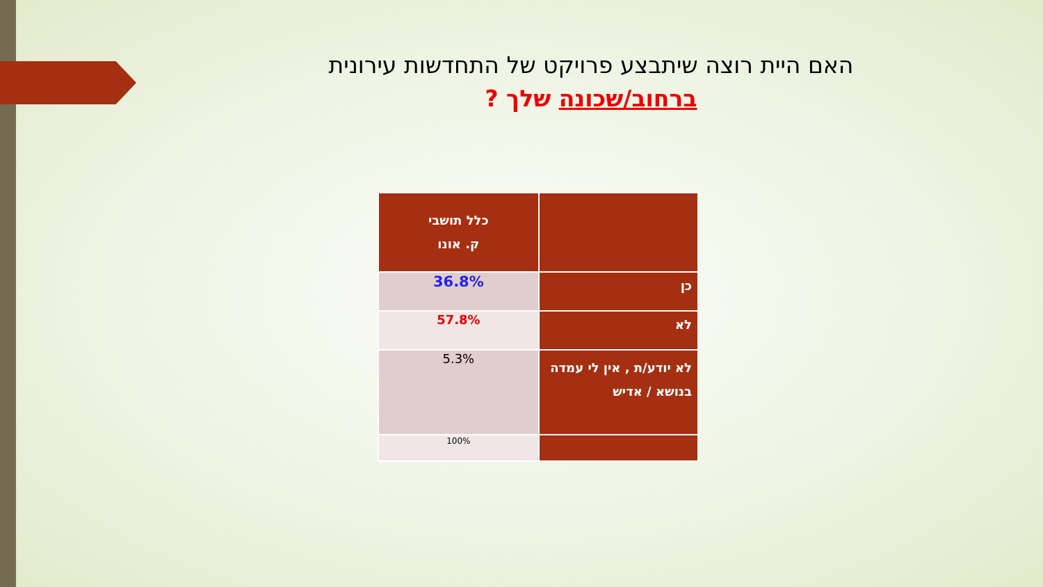האם היית רוצה שיתבצע פרויקט של התחדשות עירונית
ברחוב/שכונה שלך ?
| | כלל תושבי ק. אונו |
| כן | 36.8% |
| לא | 57.8% |
| לא יודע/ת , אין לי עמדה בנושא / אדיש | 5.3% |
| | 100% |